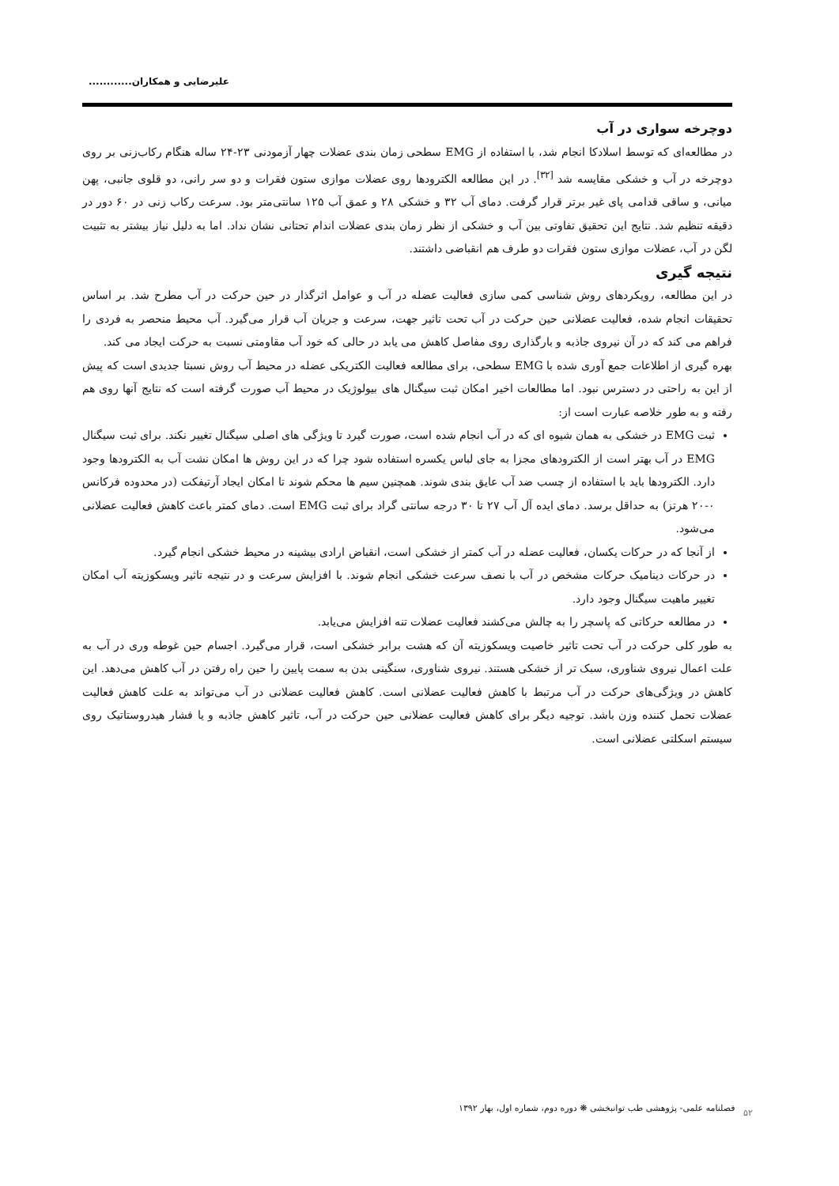علیرضایی و همکاران............
دوچرخه سواری در آب
در مطالعه‌ای که توسط اسلادکا انجام شد، با استفاده از EMG سطحی زمان بندی عضلات چهار آزمودنی ۲۳-۲۴ ساله هنگام رکاب‌زنی بر روی دوچرخه در آب و خشکی مقایسه شد <sup>[۳۲]</sup>. در این مطالعه الکترودها روی عضلات موازی ستون فقرات و دو سر رانی، دو قلوی جانبی، پهن میانی، و ساقی قدامی پای غیر برتر قرار گرفت. دمای آب ۳۲ و خشکی ۲۸ و عمق آب ۱۲۵ سانتی‌متر بود. سرعت رکاب زنی در ۶۰ دور در دقیقه تنظیم شد. نتایج این تحقیق تفاوتی بین آب و خشکی از نظر زمان بندی عضلات اندام تحتانی نشان نداد. اما به دلیل نیاز بیشتر به تثبیت لگن در آب، عضلات موازی ستون فقرات دو طرف هم انقباضی داشتند.
نتیجه گیری
در این مطالعه، رویکردهای روش شناسی کمی سازی فعالیت عضله در آب و عوامل اثرگذار در حین حرکت در آب مطرح شد. بر اساس تحقیقات انجام شده، فعالیت عضلانی حین حرکت در آب تحت تاثیر جهت، سرعت و جریان آب قرار می‌گیرد. آب محیط منحصر به فردی را فراهم می کند که در آن نیروی جاذبه و بارگذاری روی مفاصل کاهش می یابد در حالی که خود آب مقاومتی نسبت به حرکت ایجاد می کند.
بهره گیری از اطلاعات جمع آوری شده با EMG سطحی، برای مطالعه فعالیت الکتریکی عضله در محیط آب روش نسبتا جدیدی است که پیش از این به راحتی در دسترس نبود. اما مطالعات اخیر امکان ثبت سیگنال های بیولوژیک در محیط آب صورت گرفته است که نتایج آنها روی هم رفته و به طور خلاصه عبارت است از:
ثبت EMG در خشکی به همان شیوه ای که در آب انجام شده است، صورت گیرد تا ویژگی های اصلی سیگنال تغییر نکند. برای ثبت سیگنال EMG در آب بهتر است از الکترودهای مجزا به جای لباس یکسره استفاده شود چرا که در این روش ها امکان نشت آب به الکترودها وجود دارد. الکترودها باید با استفاده از چسب ضد آب عایق بندی شوند. همچنین سیم ها محکم شوند تا امکان ایجاد آرتیفکت (در محدوده فرکانس ۰-۲۰ هرتز) به حداقل برسد. دمای ایده آل آب ۲۷ تا ۳۰ درجه سانتی گراد برای ثبت EMG است. دمای کمتر باعث کاهش فعالیت عضلانی می‌شود.
از آنجا که در حرکات یکسان، فعالیت عضله در آب کمتر از خشکی است، انقباض ارادی بیشینه در محیط خشکی انجام گیرد.
در حرکات دینامیک حرکات مشخص در آب با نصف سرعت خشکی انجام شوند. با افزایش سرعت و در نتیجه تاثیر ویسکوزیته آب امکان تغییر ماهیت سیگنال وجود دارد.
در مطالعه حرکاتی که پاسچر را به چالش می‌کشند فعالیت عضلات تنه افزایش می‌یابد.
به طور کلی حرکت در آب تحت تاثیر خاصیت ویسکوزیته آن که هشت برابر خشکی است، قرار می‌گیرد. اجسام حین غوطه وری در آب به علت اعمال نیروی شناوری، سبک تر از خشکی هستند. نیروی شناوری، سنگینی بدن به سمت پایین را حین راه رفتن در آب کاهش می‌دهد. این کاهش در ویژگی‌های حرکت در آب مرتبط با کاهش فعالیت عضلانی است. کاهش فعالیت عضلانی در آب می‌تواند به علت کاهش فعالیت عضلات تحمل کننده وزن باشد. توجیه دیگر برای کاهش فعالیت عضلانی حین حرکت در آب، تاثیر کاهش جاذبه و یا فشار هیدروستاتیک روی سیستم اسکلتی عضلانی است.
فصلنامه علمی- پژوهشی طب توانبخشی ❋ دوره دوم، شماره اول، بهار ۱۳۹۲ ۵۲